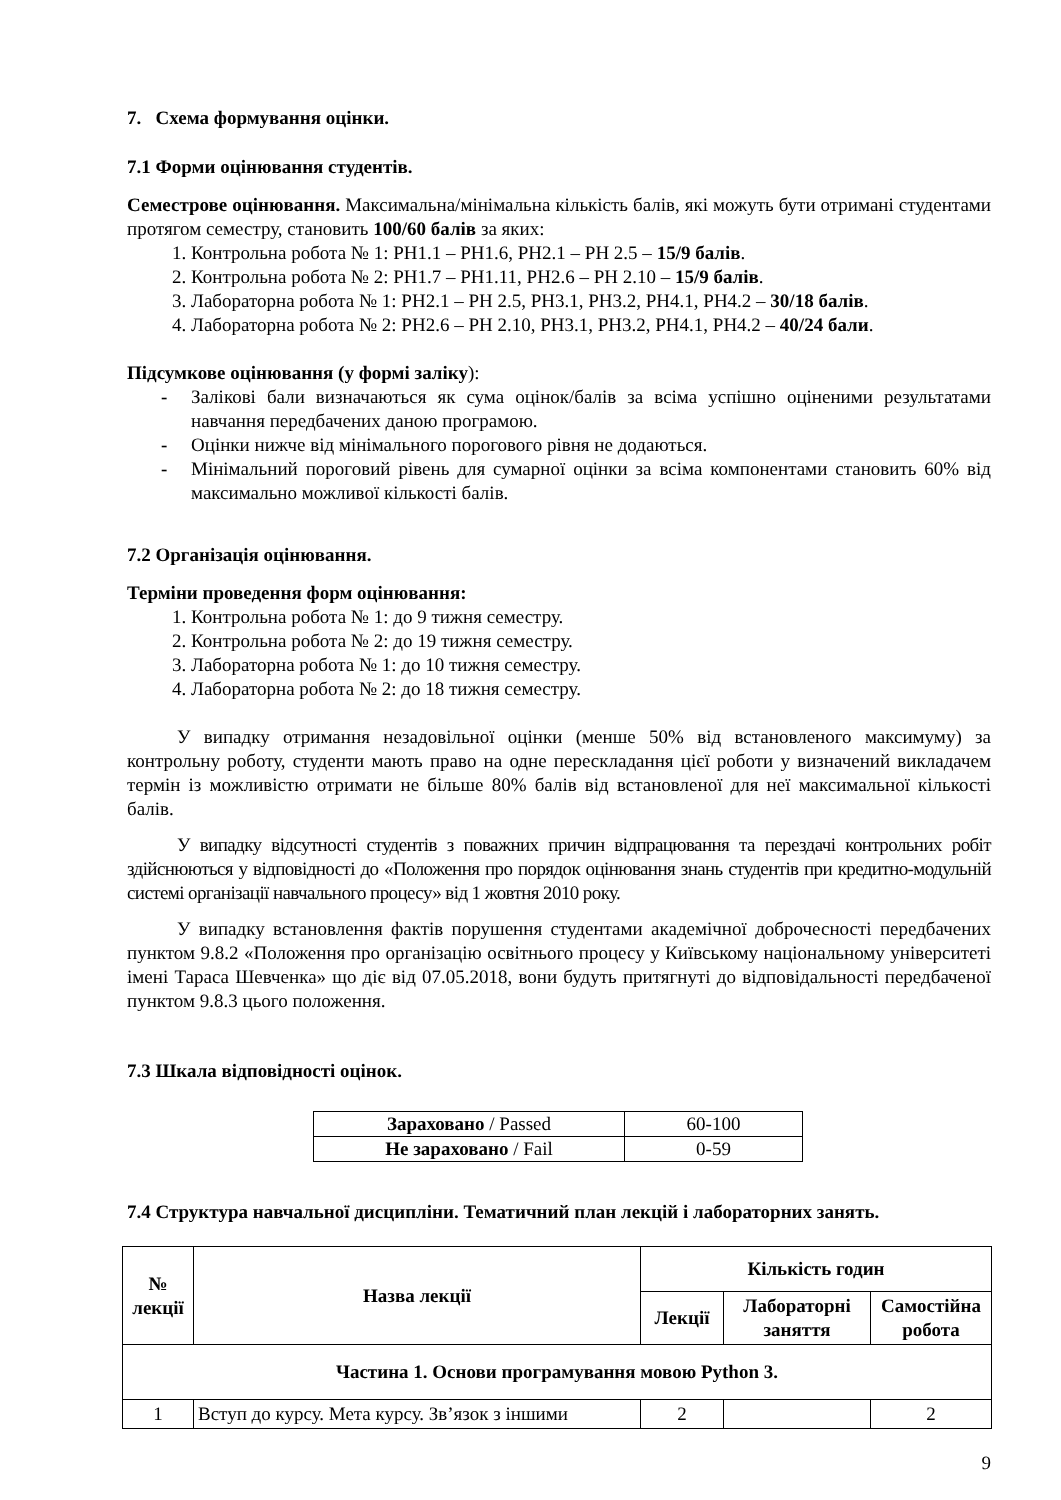7. Схема формування оцінки.
7.1 Форми оцінювання студентів.
Семестрове оцінювання. Максимальна/мінімальна кількість балів, які можуть бути отримані студентами протягом семестру, становить 100/60 балів за яких:
1. Контрольна робота № 1: РН1.1 – РН1.6, РН2.1 – РН 2.5 – 15/9 балів.
2. Контрольна робота № 2: РН1.7 – РН1.11, РН2.6 – РН 2.10 – 15/9 балів.
3. Лабораторна робота № 1: РН2.1 – РН 2.5, РН3.1, РН3.2, РН4.1, РН4.2 – 30/18 балів.
4. Лабораторна робота № 2: РН2.6 – РН 2.10, РН3.1, РН3.2, РН4.1, РН4.2 – 40/24 бали.
Підсумкове оцінювання (у формі заліку):
- Залікові бали визначаються як сума оцінок/балів за всіма успішно оціненими результатами навчання передбачених даною програмою.
- Оцінки нижче від мінімального порогового рівня не додаються.
- Мінімальний пороговий рівень для сумарної оцінки за всіма компонентами становить 60% від максимально можливої кількості балів.
7.2 Організація оцінювання.
Терміни проведення форм оцінювання:
1. Контрольна робота № 1: до 9 тижня семестру.
2. Контрольна робота № 2: до 19 тижня семестру.
3. Лабораторна робота № 1: до 10 тижня семестру.
4. Лабораторна робота № 2: до 18 тижня семестру.
У випадку отримання незадовільної оцінки (менше 50% від встановленого максимуму) за контрольну роботу, студенти мають право на одне перескладання цієї роботи у визначений викладачем термін із можливістю отримати не більше 80% балів від встановленої для неї максимальної кількості балів.
У випадку відсутності студентів з поважних причин відпрацювання та перездачі контрольних робіт здійснюються у відповідності до «Положення про порядок оцінювання знань студентів при кредитно-модульній системі організації навчального процесу» від 1 жовтня 2010 року.
У випадку встановлення фактів порушення студентами академічної доброчесності передбачених пунктом 9.8.2 «Положення про організацію освітнього процесу у Київському національному університеті імені Тараса Шевченка» що діє від 07.05.2018, вони будуть притягнуті до відповідальності передбаченої пунктом 9.8.3 цього положення.
7.3 Шкала відповідності оцінок.
| Зараховано / Passed | 60-100 |
| Не зараховано / Fail | 0-59 |
7.4 Структура навчальної дисципліни. Тематичний план лекцій і лабораторних занять.
| № лекції | Назва лекції | Кількість годин | | |
| --- | --- | --- | --- | --- |
| | | Лекції | Лабораторні заняття | Самостійна робота |
| Частина 1. Основи програмування мовою Python 3. | | | | |
| 1 | Вступ до курсу. Мета курсу. Зв’язок з іншими | 2 | | 2 |
9